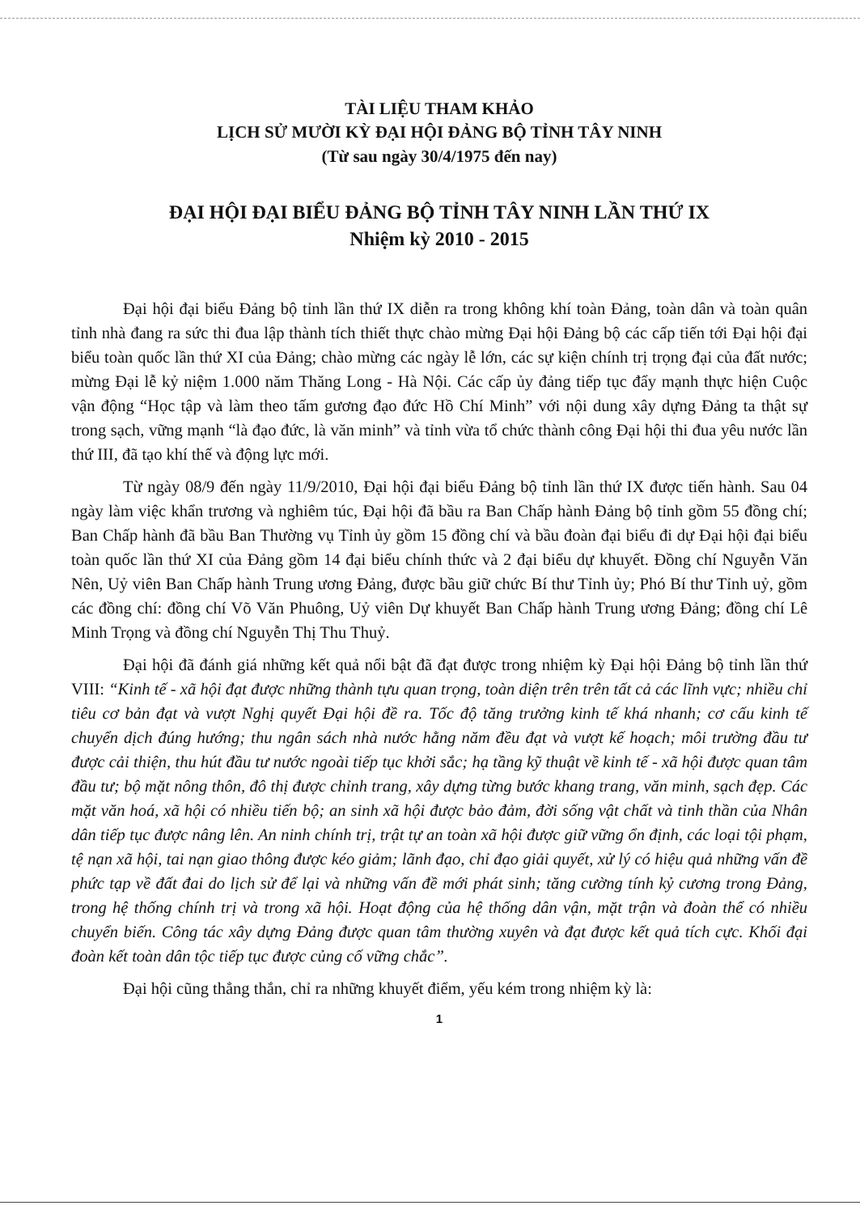TÀI LIỆU THAM KHẢO
LỊCH SỬ MƯỜI KỲ ĐẠI HỘI ĐẢNG BỘ TỈNH TÂY NINH
(Từ sau ngày 30/4/1975 đến nay)
ĐẠI HỘI ĐẠI BIỂU ĐẢNG BỘ TỈNH TÂY NINH LẦN THỨ IX
Nhiệm kỳ 2010 - 2015
Đại hội đại biểu Đảng bộ tỉnh lần thứ IX diễn ra trong không khí toàn Đảng, toàn dân và toàn quân tỉnh nhà đang ra sức thi đua lập thành tích thiết thực chào mừng Đại hội Đảng bộ các cấp tiến tới Đại hội đại biểu toàn quốc lần thứ XI của Đảng; chào mừng các ngày lễ lớn, các sự kiện chính trị trọng đại của đất nước; mừng Đại lễ kỷ niệm 1.000 năm Thăng Long - Hà Nội. Các cấp ủy đảng tiếp tục đẩy mạnh thực hiện Cuộc vận động “Học tập và làm theo tấm gương đạo đức Hồ Chí Minh” với nội dung xây dựng Đảng ta thật sự trong sạch, vững mạnh “là đạo đức, là văn minh” và tỉnh vừa tổ chức thành công Đại hội thi đua yêu nước lần thứ III, đã tạo khí thế và động lực mới.
Từ ngày 08/9 đến ngày 11/9/2010, Đại hội đại biểu Đảng bộ tỉnh lần thứ IX được tiến hành. Sau 04 ngày làm việc khẩn trương và nghiêm túc, Đại hội đã bầu ra Ban Chấp hành Đảng bộ tỉnh gồm 55 đồng chí; Ban Chấp hành đã bầu Ban Thường vụ Tỉnh ủy gồm 15 đồng chí và bầu đoàn đại biểu đi dự Đại hội đại biểu toàn quốc lần thứ XI của Đảng gồm 14 đại biểu chính thức và 2 đại biểu dự khuyết. Đồng chí Nguyễn Văn Nên, Uỷ viên Ban Chấp hành Trung ương Đảng, được bầu giữ chức Bí thư Tỉnh ủy; Phó Bí thư Tỉnh uỷ, gồm các đồng chí: đồng chí Võ Văn Phuông, Uỷ viên Dự khuyết Ban Chấp hành Trung ương Đảng; đồng chí Lê Minh Trọng và đồng chí Nguyễn Thị Thu Thuỷ.
Đại hội đã đánh giá những kết quả nổi bật đã đạt được trong nhiệm kỳ Đại hội Đảng bộ tỉnh lần thứ VIII: “Kinh tế - xã hội đạt được những thành tựu quan trọng, toàn diện trên trên tất cả các lĩnh vực; nhiều chỉ tiêu cơ bản đạt và vượt Nghị quyết Đại hội đề ra. Tốc độ tăng trưởng kinh tế khá nhanh; cơ cấu kinh tế chuyển dịch đúng hướng; thu ngân sách nhà nước hằng năm đều đạt và vượt kế hoạch; môi trường đầu tư được cải thiện, thu hút đầu tư nước ngoài tiếp tục khởi sắc; hạ tầng kỹ thuật về kinh tế - xã hội được quan tâm đầu tư; bộ mặt nông thôn, đô thị được chỉnh trang, xây dựng từng bước khang trang, văn minh, sạch đẹp. Các mặt văn hoá, xã hội có nhiều tiến bộ; an sinh xã hội được bảo đảm, đời sống vật chất và tinh thần của Nhân dân tiếp tục được nâng lên. An ninh chính trị, trật tự an toàn xã hội được giữ vững ổn định, các loại tội phạm, tệ nạn xã hội, tai nạn giao thông được kéo giảm; lãnh đạo, chỉ đạo giải quyết, xử lý có hiệu quả những vấn đề phức tạp về đất đai do lịch sử để lại và những vấn đề mới phát sinh; tăng cường tính kỷ cương trong Đảng, trong hệ thống chính trị và trong xã hội. Hoạt động của hệ thống dân vận, mặt trận và đoàn thể có nhiều chuyển biến. Công tác xây dựng Đảng được quan tâm thường xuyên và đạt được kết quả tích cực. Khối đại đoàn kết toàn dân tộc tiếp tục được củng cố vững chắc”.
Đại hội cũng thẳng thắn, chỉ ra những khuyết điểm, yếu kém trong nhiệm kỳ là:
1